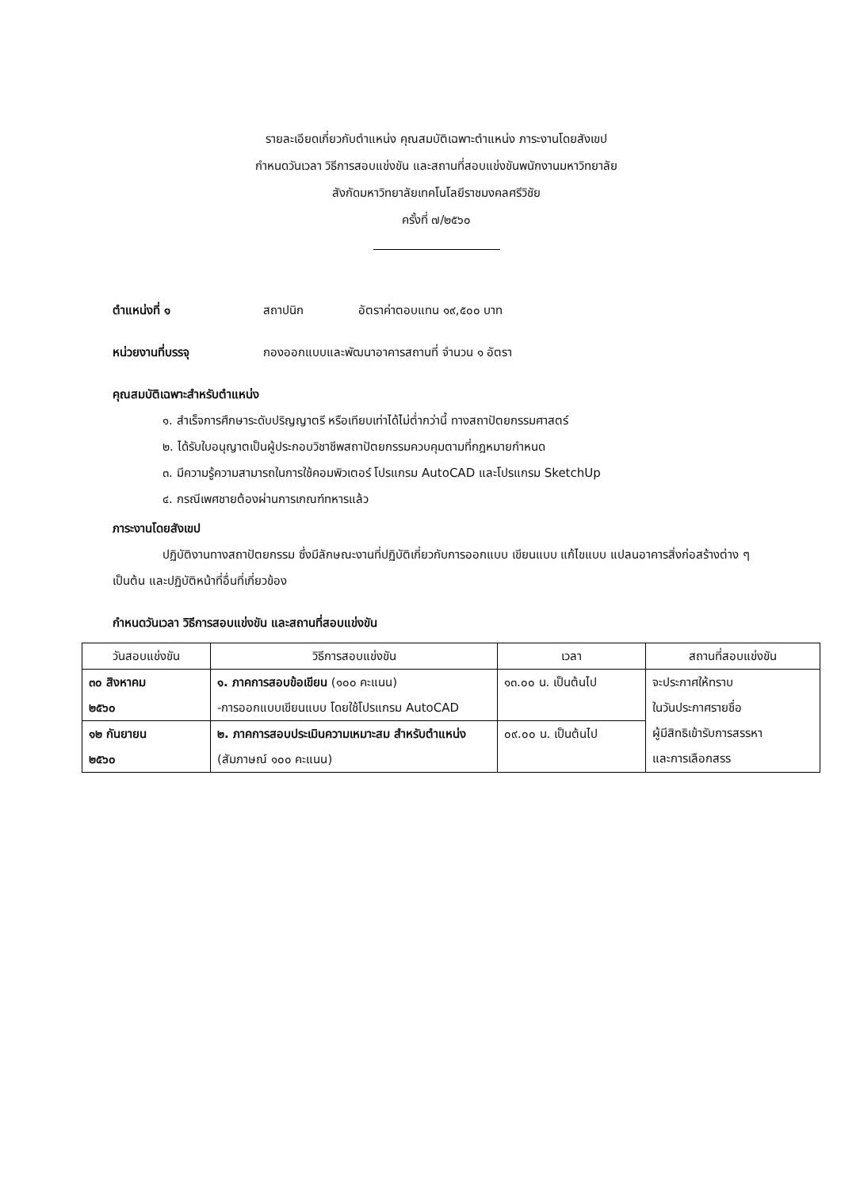รายละเอียดเกี่ยวกับตำแหน่ง คุณสมบัติเฉพาะตำแหน่ง ภาระงานโดยสังเขป
กำหนดวันเวลา วิธีการสอบแข่งขัน และสถานที่สอบแข่งขันพนักงานมหาวิทยาลัย
สังกัดมหาวิทยาลัยเทคโนโลยีราชมงคลศรีวิชัย
ครั้งที่ ๗/๒๕๖๐
ตำแหน่งที่ ๑ สถาปนิก อัตราค่าตอบแทน ๑๙,๕๐๐ บาท
หน่วยงานที่บรรจุ กองออกแบบและพัฒนาอาคารสถานที่ จำนวน ๑ อัตรา
คุณสมบัติเฉพาะสำหรับตำแหน่ง
๑. สำเร็จการศึกษาระดับปริญญาตรี หรือเทียบเท่าได้ไม่ต่ำกว่านี้ ทางสถาปัตยกรรมศาสตร์
๒. ได้รับใบอนุญาตเป็นผู้ประกอบวิชาชีพสถาปัตยกรรมควบคุมตามที่กฎหมายกำหนด
๓. มีความรู้ความสามารถในการใช้คอมพิวเตอร์ โปรแกรม AutoCAD และโปรแกรม SketchUp
๔. กรณีเพศชายต้องผ่านการเกณฑ์ทหารแล้ว
ภาระงานโดยสังเขป
ปฏิบัติงานทางสถาปัตยกรรม ซึ่งมีลักษณะงานที่ปฏิบัติเกี่ยวกับการออกแบบ เขียนแบบ แก้ไขแบบ แปลนอาคารสิ่งก่อสร้างต่าง ๆ เป็นต้น และปฏิบัติหน้าที่อื่นที่เกี่ยวข้อง
กำหนดวันเวลา วิธีการสอบแข่งขัน และสถานที่สอบแข่งขัน
| วันสอบแข่งขัน | วิธีการสอบแข่งขัน | เวลา | สถานที่สอบแข่งขัน |
| --- | --- | --- | --- |
| ๓๐ สิงหาคม ๒๕๖๐ | ๑. ภาคการสอบข้อเขียน (๑๐๐ คะแนน) -การออกแบบเขียนแบบ โดยใช้โปรแกรม AutoCAD | ๑๓.๐๐ น. เป็นต้นไป | จะประกาศให้ทราบ ในวันประกาศรายชื่อ ผู้มีสิทธิเข้ารับการสรรหา และการเลือกสรร |
| ๑๒ กันยายน ๒๕๖๐ | ๒. ภาคการสอบประเมินความเหมาะสม สำหรับตำแหน่ง (สัมภาษณ์ ๑๐๐ คะแนน) | ๐๙.๐๐ น. เป็นต้นไป | |